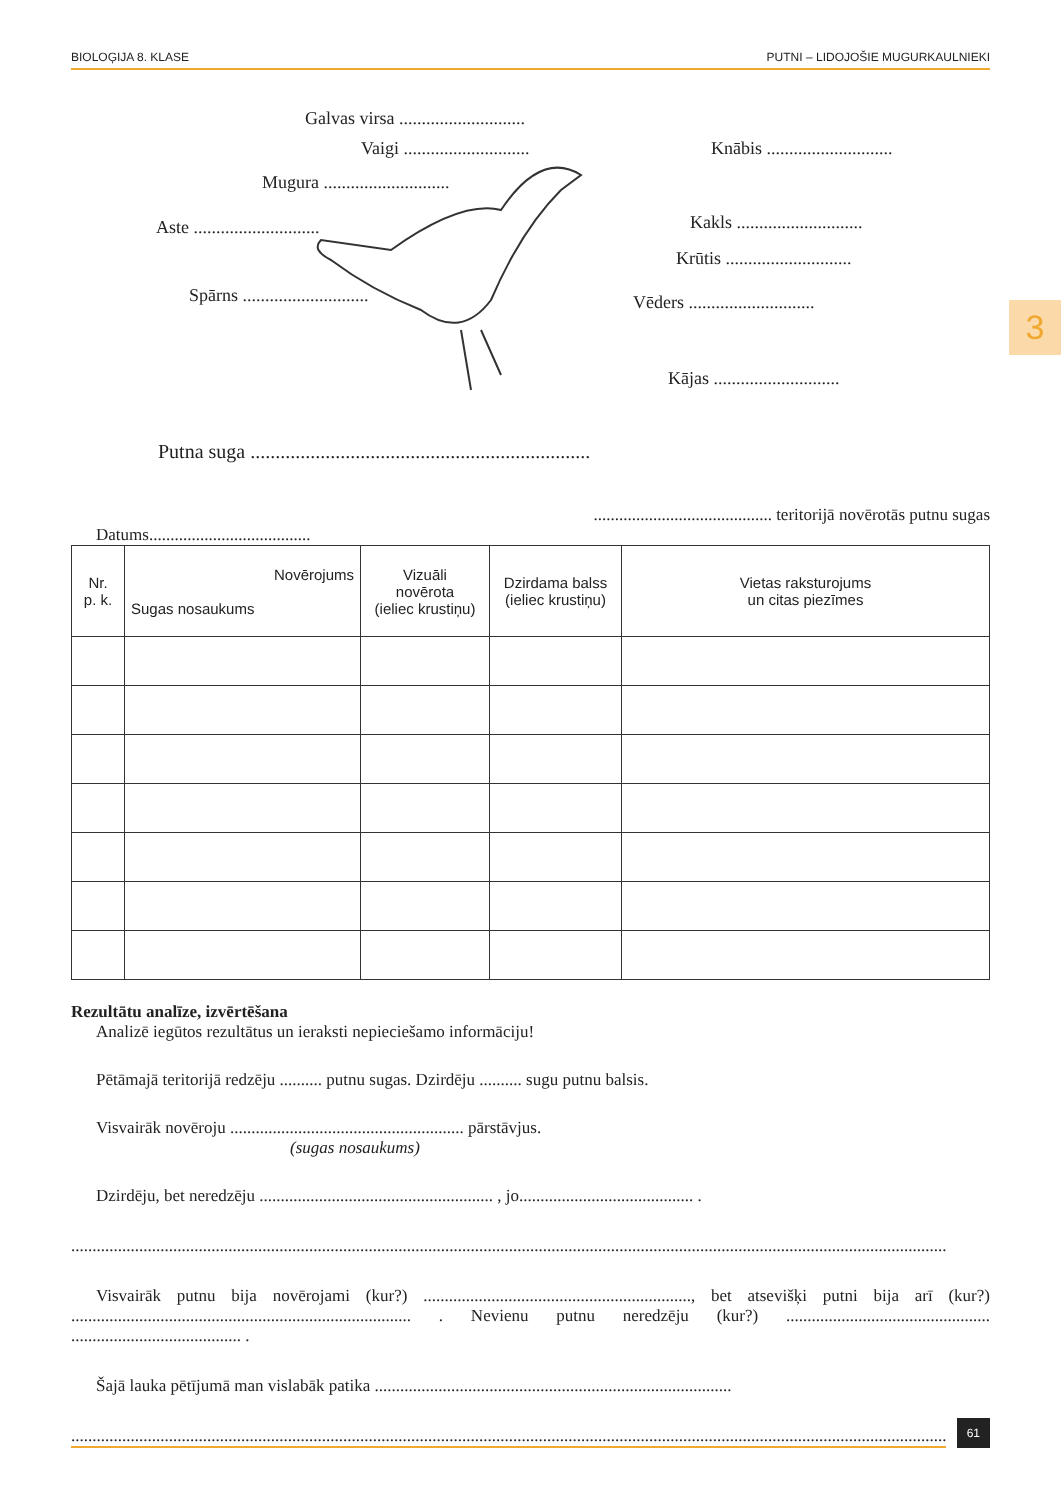BIOLOĢIJA 8. KLASE PUTNI – LIDOJOŠIE MUGURKAULNIEKI
3
Galvas virsa ............................
Vaigi ............................
Mugura ............................
Aste ............................
Spārns ............................
Knābis ............................
Kakls ............................
Krūtis ............................
Vēders ............................
Kājas ............................
Putna suga ....................................................................
.......................................... teritorijā novērotās putnu sugas
Datums......................................
| Nr. p. k. | Novērojums Sugas nosaukums | Vizuāli novērota (ieliec krustiņu) | Dzirdama balss (ieliec krustiņu) | Vietas raksturojums un citas piezīmes |
| --- | --- | --- | --- | --- |
Rezultātu analīze, izvērtēšana
Analizē iegūtos rezultātus un ieraksti nepieciešamo informāciju!
Pētāmajā teritorijā redzēju .......... putnu sugas. Dzirdēju .......... sugu putnu balsis.
Visvairāk novēroju ....................................................... pārstāvjus.
(sugas nosaukums)
Dzirdēju, bet neredzēju ....................................................... , jo......................................... .
..............................................................................................................................................................................................................
Visvairāk putnu bija novērojami (kur?) ..............................................................., bet atsevišķi putni bija arī (kur?) ................................................................................ . Nevienu putnu neredzēju (kur?) ................................................ ........................................ .
Šajā lauka pētījumā man vislabāk patika ....................................................................................
..............................................................................................................................................................................................................
61